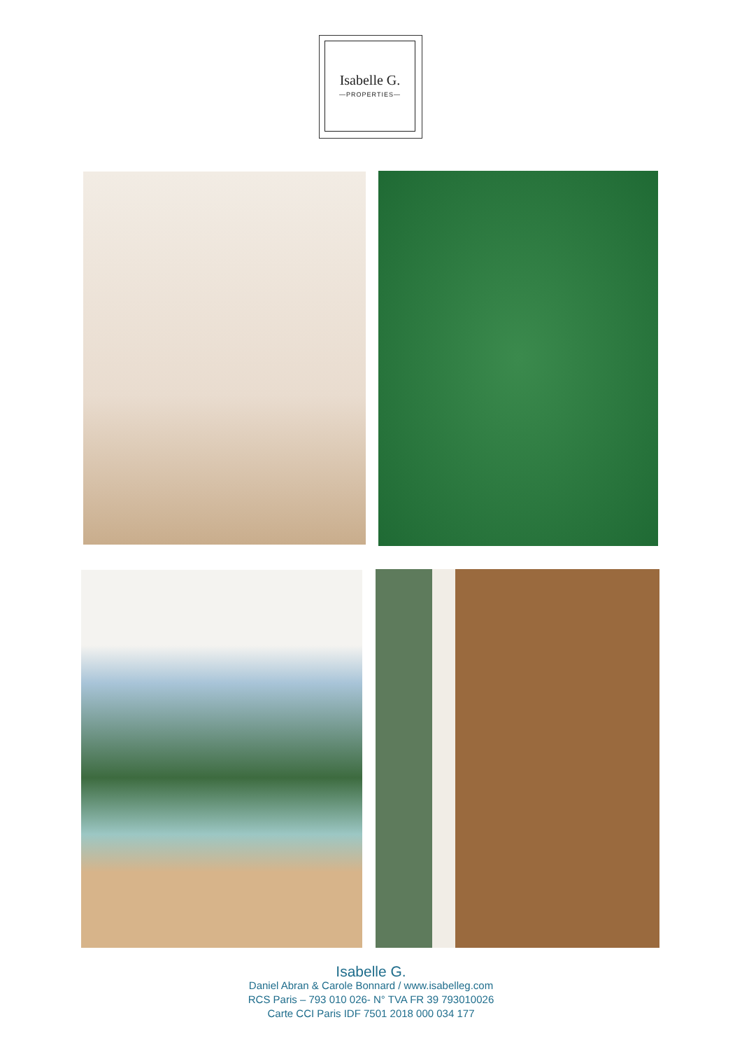Isabelle G.
—PROPERTIES—
Isabelle G.
Daniel Abran & Carole Bonnard / www.isabelleg.com
RCS Paris – 793 010 026- N° TVA FR 39 793010026
Carte CCI Paris IDF 7501 2018 000 034 177